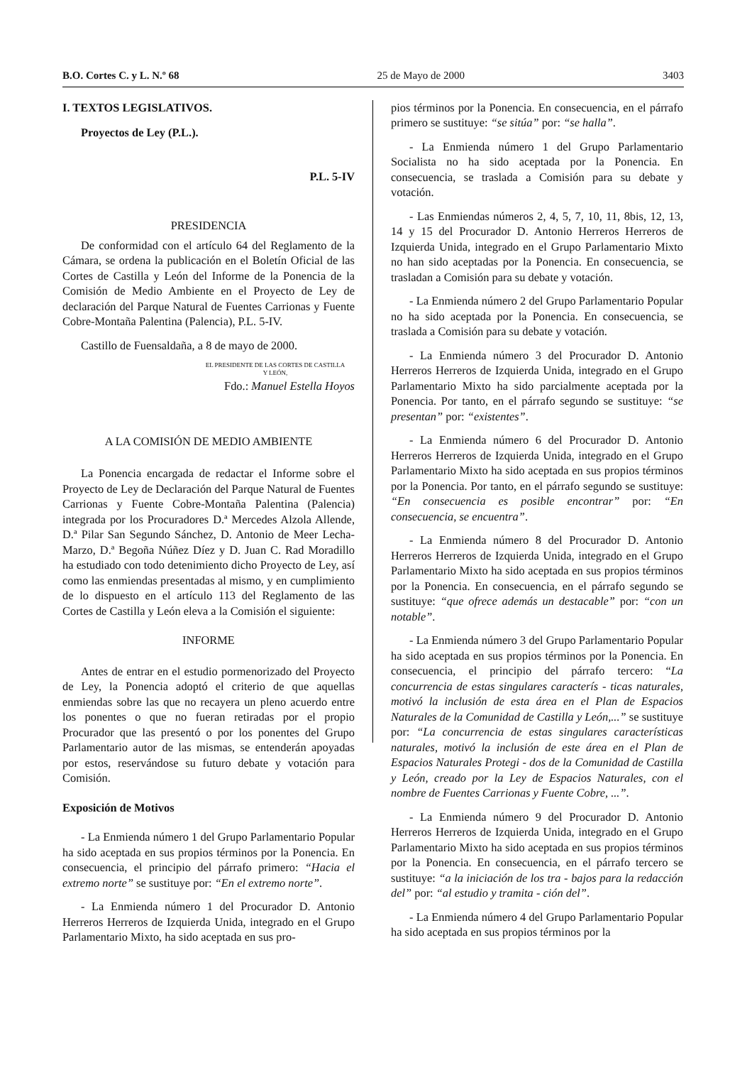B.O. Cortes C. y L. N.º 68 25 de Mayo de 2000 3403
I. TEXTOS LEGISLATIVOS.
Proyectos de Ley (P.L.).
P.L. 5-IV
PRESIDENCIA
De conformidad con el artículo 64 del Reglamento de la Cámara, se ordena la publicación en el Boletín Oficial de las Cortes de Castilla y León del Informe de la Ponencia de la Comisión de Medio Ambiente en el Proyecto de Ley de declaración del Parque Natural de Fuentes Carrionas y Fuente Cobre-Montaña Palentina (Palencia), P.L. 5-IV.
Castillo de Fuensaldaña, a 8 de mayo de 2000.
EL PRESIDENTE DE LAS CORTES DE CASTILLA Y LEÓN,
Fdo.: Manuel Estella Hoyos
A LA COMISIÓN DE MEDIO AMBIENTE
La Ponencia encargada de redactar el Informe sobre el Proyecto de Ley de Declaración del Parque Natural de Fuentes Carrionas y Fuente Cobre-Montaña Palentina (Palencia) integrada por los Procuradores D.ª Mercedes Alzola Allende, D.ª Pilar San Segundo Sánchez, D. Antonio de Meer Lecha-Marzo, D.ª Begoña Núñez Díez y D. Juan C. Rad Moradillo ha estudiado con todo detenimiento dicho Proyecto de Ley, así como las enmiendas presentadas al mismo, y en cumplimiento de lo dispuesto en el artículo 113 del Reglamento de las Cortes de Castilla y León eleva a la Comisión el siguiente:
INFORME
Antes de entrar en el estudio pormenorizado del Proyecto de Ley, la Ponencia adoptó el criterio de que aquellas enmiendas sobre las que no recayera un pleno acuerdo entre los ponentes o que no fueran retiradas por el propio Procurador que las presentó o por los ponentes del Grupo Parlamentario autor de las mismas, se entenderán apoyadas por estos, reservándose su futuro debate y votación para Comisión.
Exposición de Motivos
- La Enmienda número 1 del Grupo Parlamentario Popular ha sido aceptada en sus propios términos por la Ponencia. En consecuencia, el principio del párrafo primero: “Hacia el extremo norte” se sustituye por: “En el extremo norte”.
- La Enmienda número 1 del Procurador D. Antonio Herreros Herreros de Izquierda Unida, integrado en el Grupo Parlamentario Mixto, ha sido aceptada en sus pro-
pios términos por la Ponencia. En consecuencia, en el párrafo primero se sustituye: “se sitúa” por: “se halla”.
- La Enmienda número 1 del Grupo Parlamentario Socialista no ha sido aceptada por la Ponencia. En consecuencia, se traslada a Comisión para su debate y votación.
- Las Enmiendas números 2, 4, 5, 7, 10, 11, 8bis, 12, 13, 14 y 15 del Procurador D. Antonio Herreros Herreros de Izquierda Unida, integrado en el Grupo Parlamentario Mixto no han sido aceptadas por la Ponencia. En consecuencia, se trasladan a Comisión para su debate y votación.
- La Enmienda número 2 del Grupo Parlamentario Popular no ha sido aceptada por la Ponencia. En consecuencia, se traslada a Comisión para su debate y votación.
- La Enmienda número 3 del Procurador D. Antonio Herreros Herreros de Izquierda Unida, integrado en el Grupo Parlamentario Mixto ha sido parcialmente aceptada por la Ponencia. Por tanto, en el párrafo segundo se sustituye: “se presentan” por: “existentes”.
- La Enmienda número 6 del Procurador D. Antonio Herreros Herreros de Izquierda Unida, integrado en el Grupo Parlamentario Mixto ha sido aceptada en sus propios términos por la Ponencia. Por tanto, en el párrafo segundo se sustituye: “En consecuencia es posible encontrar” por: “En consecuencia, se encuentra”.
- La Enmienda número 8 del Procurador D. Antonio Herreros Herreros de Izquierda Unida, integrado en el Grupo Parlamentario Mixto ha sido aceptada en sus propios términos por la Ponencia. En consecuencia, en el párrafo segundo se sustituye: “que ofrece además un destacable” por: “con un notable”.
- La Enmienda número 3 del Grupo Parlamentario Popular ha sido aceptada en sus propios términos por la Ponencia. En consecuencia, el principio del párrafo tercero: “La concurrencia de estas singulares caracterís - ticas naturales, motivó la inclusión de esta área en el Plan de Espacios Naturales de la Comunidad de Castilla y León,...” se sustituye por: “La concurrencia de estas singulares características naturales, motivó la inclusión de este área en el Plan de Espacios Naturales Protegi - dos de la Comunidad de Castilla y León, creado por la Ley de Espacios Naturales, con el nombre de Fuentes Carrionas y Fuente Cobre, ...”.
- La Enmienda número 9 del Procurador D. Antonio Herreros Herreros de Izquierda Unida, integrado en el Grupo Parlamentario Mixto ha sido aceptada en sus propios términos por la Ponencia. En consecuencia, en el párrafo tercero se sustituye: “a la iniciación de los tra - bajos para la redacción del” por: “al estudio y tramita - ción del”.
- La Enmienda número 4 del Grupo Parlamentario Popular ha sido aceptada en sus propios términos por la